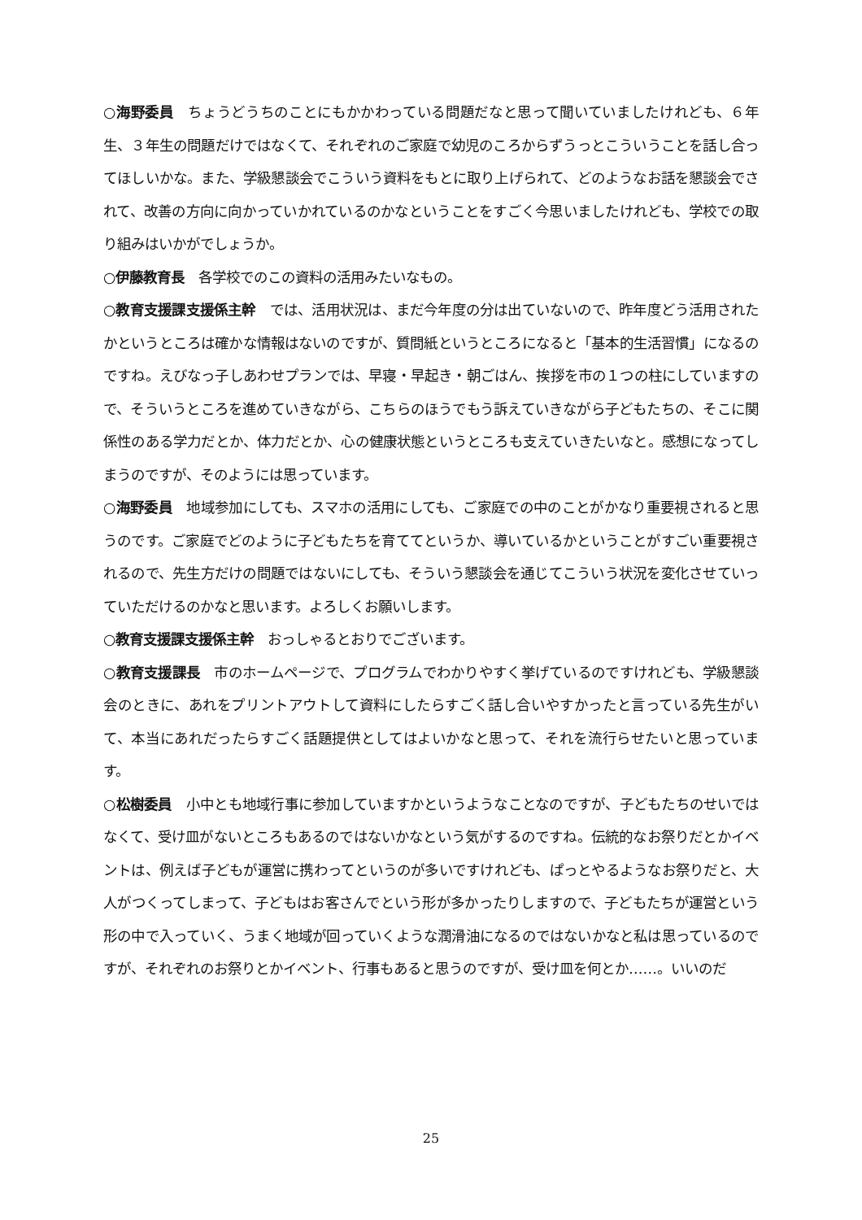○海野委員　ちょうどうちのことにもかかわっている問題だなと思って聞いていましたけれども、６年生、３年生の問題だけではなくて、それぞれのご家庭で幼児のころからずうっとこういうことを話し合ってほしいかな。また、学級懇談会でこういう資料をもとに取り上げられて、どのようなお話を懇談会でされて、改善の方向に向かっていかれているのかなということをすごく今思いましたけれども、学校での取り組みはいかがでしょうか。
○伊藤教育長　各学校でのこの資料の活用みたいなもの。
○教育支援課支援係主幹　では、活用状況は、まだ今年度の分は出ていないので、昨年度どう活用されたかというところは確かな情報はないのですが、質問紙というところになると「基本的生活習慣」になるのですね。えびなっ子しあわせプランでは、早寝・早起き・朝ごはん、挨拶を市の１つの柱にしていますので、そういうところを進めていきながら、こちらのほうでもう訴えていきながら子どもたちの、そこに関係性のある学力だとか、体力だとか、心の健康状態というところも支えていきたいなと。感想になってしまうのですが、そのようには思っています。
○海野委員　地域参加にしても、スマホの活用にしても、ご家庭での中のことがかなり重要視されると思うのです。ご家庭でどのように子どもたちを育ててというか、導いているかということがすごい重要視されるので、先生方だけの問題ではないにしても、そういう懇談会を通じてこういう状況を変化させていっていただけるのかなと思います。よろしくお願いします。
○教育支援課支援係主幹　おっしゃるとおりでございます。
○教育支援課長　市のホームページで、プログラムでわかりやすく挙げているのですけれども、学級懇談会のときに、あれをプリントアウトして資料にしたらすごく話し合いやすかったと言っている先生がいて、本当にあれだったらすごく話題提供としてはよいかなと思って、それを流行らせたいと思っています。
○松樹委員　小中とも地域行事に参加していますかというようなことなのですが、子どもたちのせいではなくて、受け皿がないところもあるのではないかなという気がするのですね。伝統的なお祭りだとかイベントは、例えば子どもが運営に携わってというのが多いですけれども、ぱっとやるようなお祭りだと、大人がつくってしまって、子どもはお客さんでという形が多かったりしますので、子どもたちが運営という形の中で入っていく、うまく地域が回っていくような潤滑油になるのではないかなと私は思っているのですが、それぞれのお祭りとかイベント、行事もあると思うのですが、受け皿を何とか……。いいのだ
25